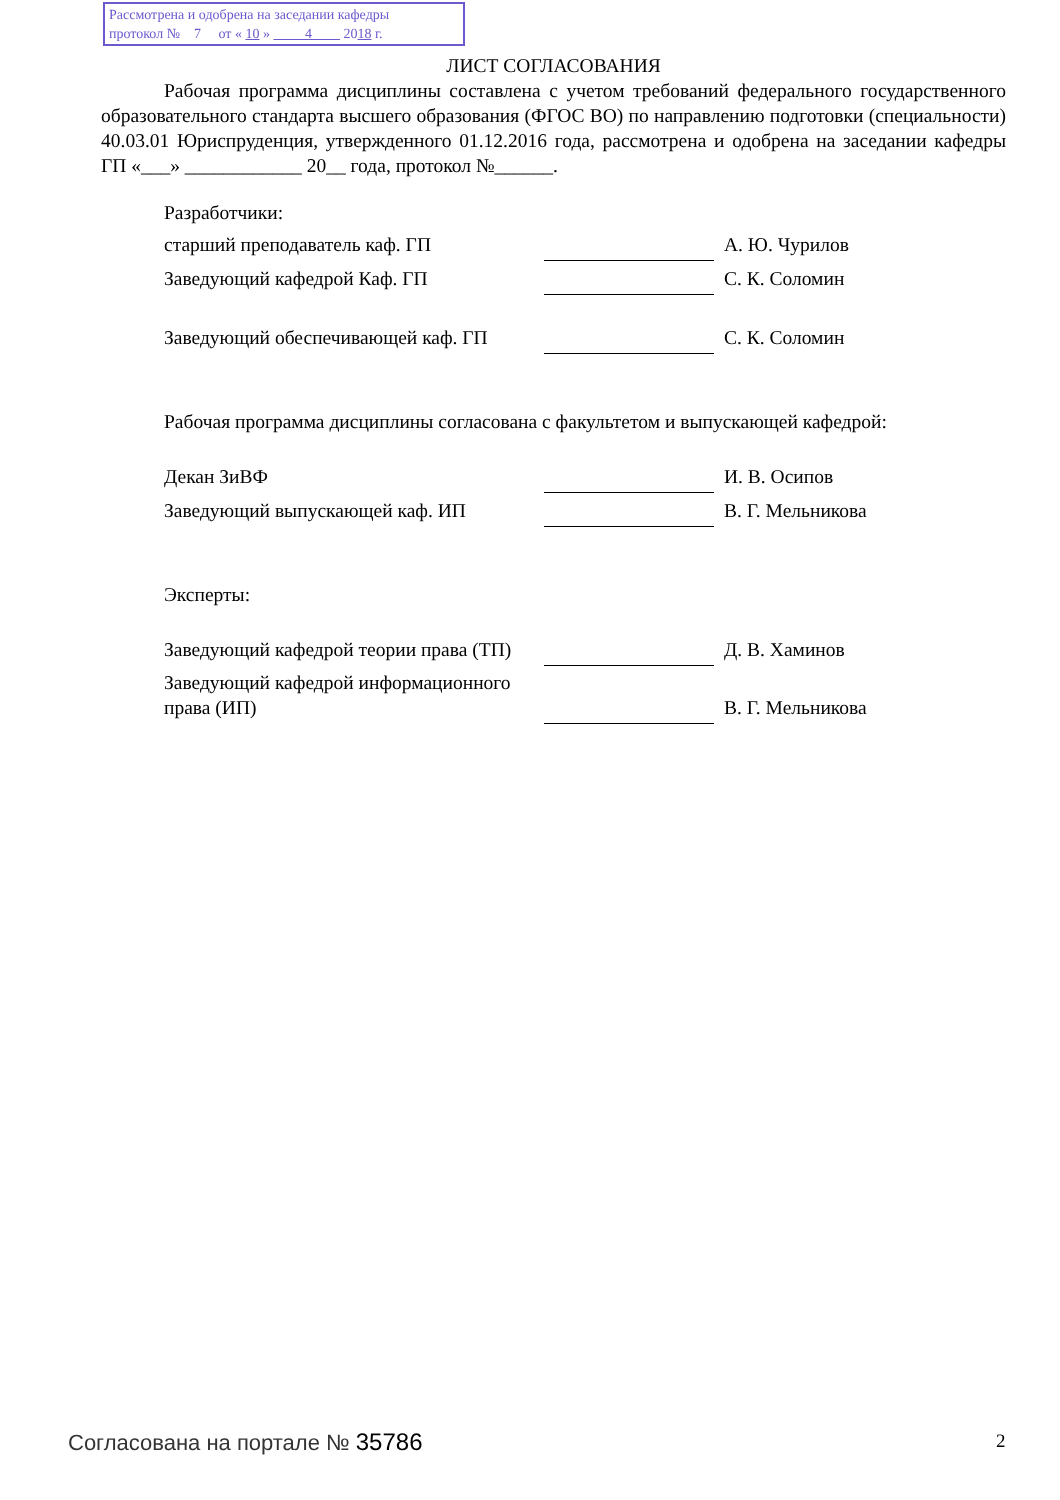Рассмотрена и одобрена на заседании кафедры
протокол № 7 от « 10 » 4 2018 г.
ЛИСТ СОГЛАСОВАНИЯ
Рабочая программа дисциплины составлена с учетом требований федерального государственного образовательного стандарта высшего образования (ФГОС ВО) по направлению подготовки (специальности) 40.03.01 Юриспруденция, утвержденного 01.12.2016 года, рассмотрена и одобрена на заседании кафедры ГП «___» ____________ 20__ года, протокол №______.
Разработчики:
| старший преподаватель каф. ГП | | А. Ю. Чурилов |
| Заведующий кафедрой Каф. ГП | | С. К. Соломин |
| Заведующий обеспечивающей каф. ГП | | С. К. Соломин |
Рабочая программа дисциплины согласована с факультетом и выпускающей кафедрой:
| Декан ЗиВФ | | И. В. Осипов |
| Заведующий выпускающей каф. ИП | | В. Г. Мельникова |
Эксперты:
| Заведующий кафедрой теории права (ТП) | | Д. В. Хаминов |
| Заведующий кафедрой информационного права (ИП) | | В. Г. Мельникова |
Согласована на портале № 35786 2